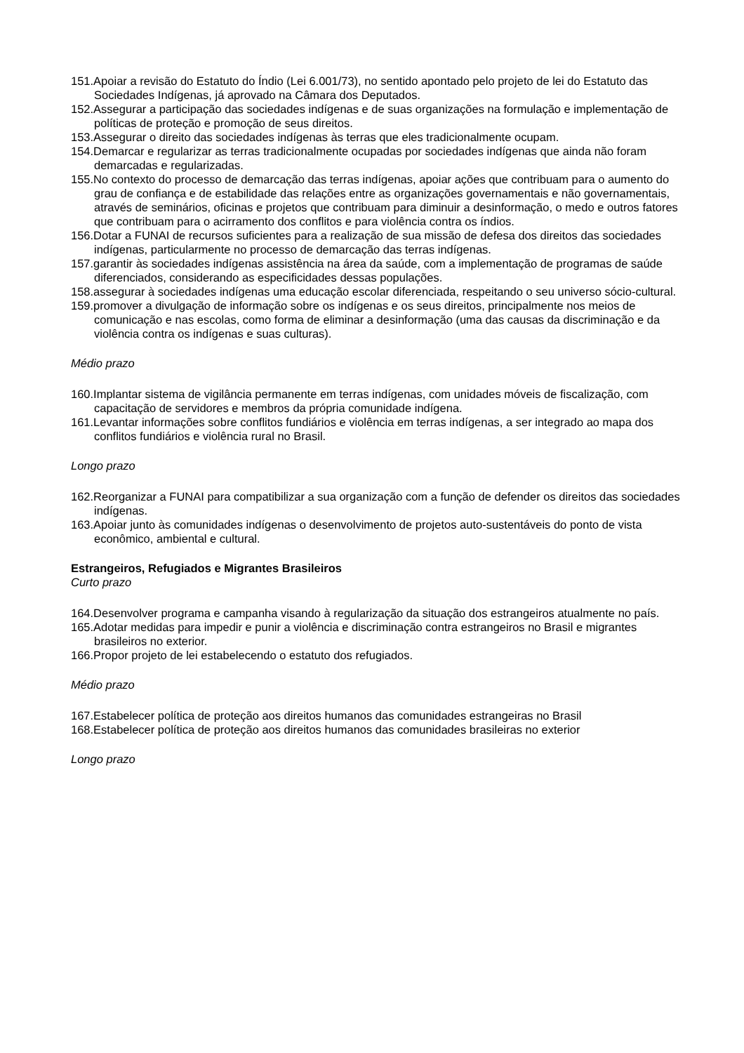151.Apoiar a revisão do Estatuto do Índio (Lei 6.001/73), no sentido apontado pelo projeto de lei do Estatuto das Sociedades Indígenas, já aprovado na Câmara dos Deputados.
152.Assegurar a participação das sociedades indígenas e de suas organizações na formulação e implementação de políticas de proteção e promoção de seus direitos.
153.Assegurar o direito das sociedades indígenas às terras que eles tradicionalmente ocupam.
154.Demarcar e regularizar as terras tradicionalmente ocupadas por sociedades indígenas que ainda não foram demarcadas e regularizadas.
155.No contexto do processo de demarcação das terras indígenas, apoiar ações que contribuam para o aumento do grau de confiança e de estabilidade das relações entre as organizações governamentais e não governamentais, através de seminários, oficinas e projetos que contribuam para diminuir a desinformação, o medo e outros fatores que contribuam para o acirramento dos conflitos e para violência contra os índios.
156.Dotar a FUNAI de recursos suficientes para a realização de sua missão de defesa dos direitos das sociedades indígenas, particularmente no processo de demarcação das terras indígenas.
157.garantir às sociedades indígenas assistência na área da saúde, com a implementação de programas de saúde diferenciados, considerando as especificidades dessas populações.
158.assegurar à sociedades indígenas uma educação escolar diferenciada, respeitando o seu universo sócio-cultural.
159.promover a divulgação de informação sobre os indígenas e os seus direitos, principalmente nos meios de comunicação e nas escolas, como forma de eliminar a desinformação (uma das causas da discriminação e da violência contra os indígenas e suas culturas).
Médio prazo
160.Implantar sistema de vigilância permanente em terras indígenas, com unidades móveis de fiscalização, com capacitação de servidores e membros da própria comunidade indígena.
161.Levantar informações sobre conflitos fundiários e violência em terras indígenas, a ser integrado ao mapa dos conflitos fundiários e violência rural no Brasil.
Longo prazo
162.Reorganizar a FUNAI para compatibilizar a sua organização com a função de defender os direitos das sociedades indígenas.
163.Apoiar junto às comunidades indígenas o desenvolvimento de projetos auto-sustentáveis do ponto de vista econômico, ambiental e cultural.
Estrangeiros, Refugiados e Migrantes Brasileiros
Curto prazo
164.Desenvolver programa e campanha visando à regularização da situação dos estrangeiros atualmente no país.
165.Adotar medidas para impedir e punir a violência e discriminação contra estrangeiros no Brasil e migrantes brasileiros no exterior.
166.Propor projeto de lei estabelecendo o estatuto dos refugiados.
Médio prazo
167.Estabelecer política de proteção aos direitos humanos das comunidades estrangeiras no Brasil
168.Estabelecer política de proteção aos direitos humanos das comunidades brasileiras no exterior
Longo prazo